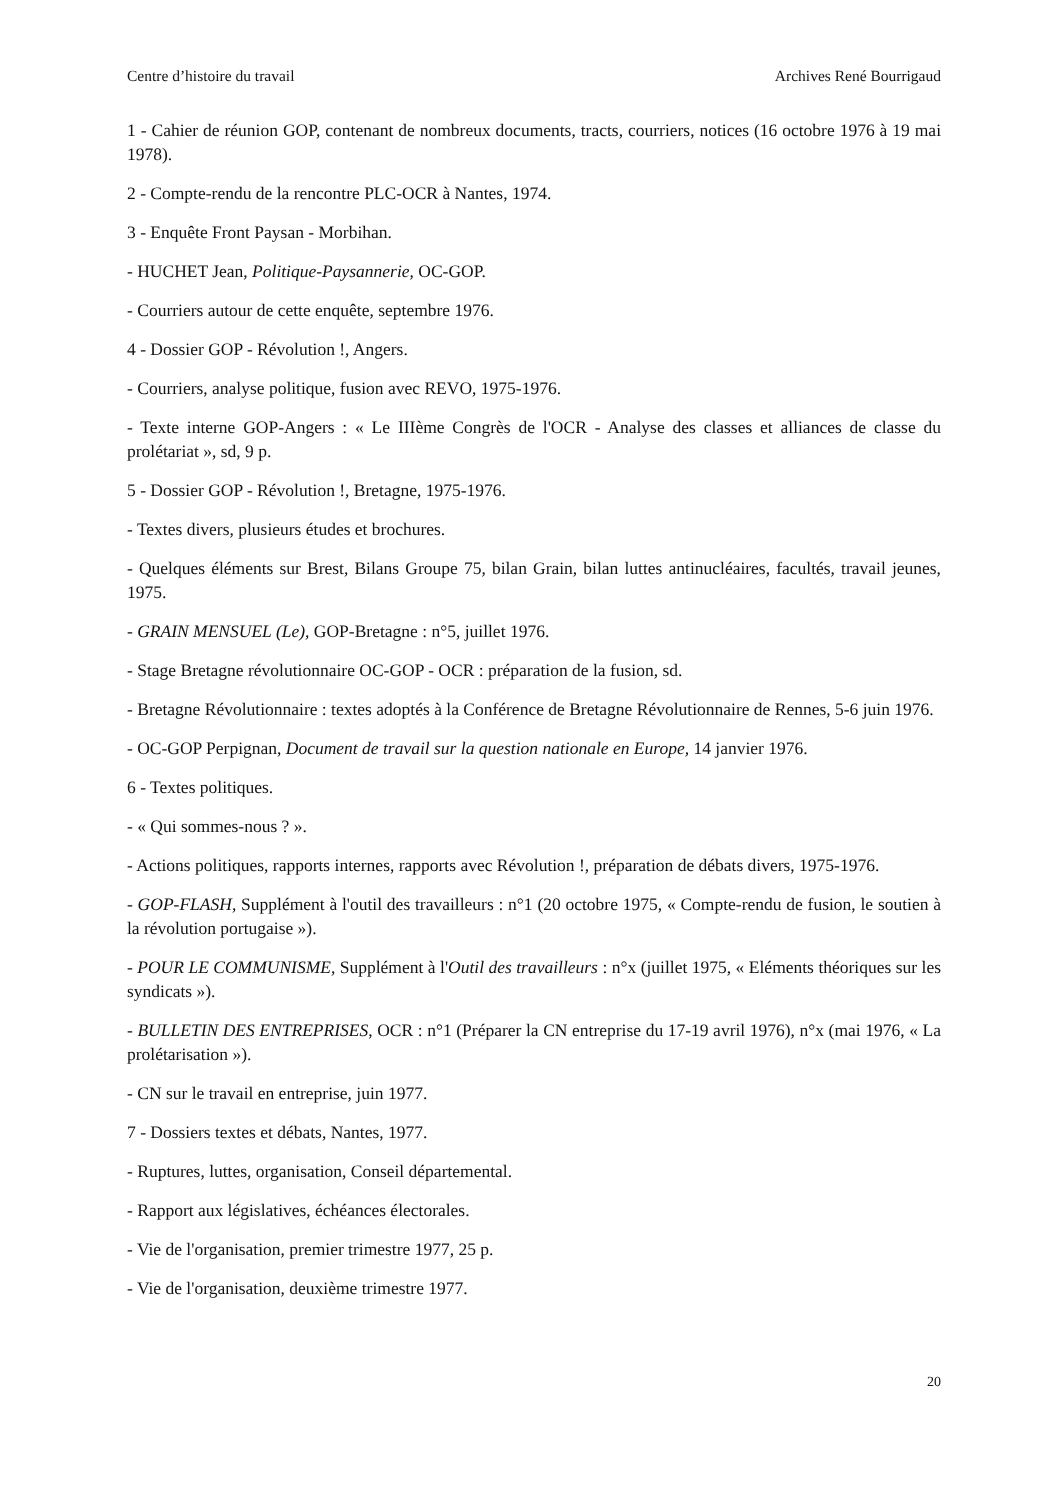Centre d’histoire du travail Archives René Bourrigaud
1 - Cahier de réunion GOP, contenant de nombreux documents, tracts, courriers, notices (16 octobre 1976 à 19 mai 1978).
2 - Compte-rendu de la rencontre PLC-OCR à Nantes, 1974.
3 - Enquête Front Paysan - Morbihan.
- HUCHET Jean, Politique-Paysannerie, OC-GOP.
- Courriers autour de cette enquête, septembre 1976.
4 - Dossier GOP - Révolution !, Angers.
- Courriers, analyse politique, fusion avec REVO, 1975-1976.
- Texte interne GOP-Angers : « Le IIIème Congrès de l'OCR - Analyse des classes et alliances de classe du prolétariat », sd, 9 p.
5 - Dossier GOP - Révolution !, Bretagne, 1975-1976.
- Textes divers, plusieurs études et brochures.
- Quelques éléments sur Brest, Bilans Groupe 75, bilan Grain, bilan luttes antinucléaires, facultés, travail jeunes, 1975.
- GRAIN MENSUEL (Le), GOP-Bretagne : n°5, juillet 1976.
- Stage Bretagne révolutionnaire OC-GOP - OCR : préparation de la fusion, sd.
- Bretagne Révolutionnaire : textes adoptés à la Conférence de Bretagne Révolutionnaire de Rennes, 5-6 juin 1976.
- OC-GOP Perpignan, Document de travail sur la question nationale en Europe, 14 janvier 1976.
6 - Textes politiques.
- « Qui sommes-nous ? ».
- Actions politiques, rapports internes, rapports avec Révolution !, préparation de débats divers, 1975-1976.
- GOP-FLASH, Supplément à l'outil des travailleurs : n°1 (20 octobre 1975, « Compte-rendu de fusion, le soutien à la révolution portugaise »).
- POUR LE COMMUNISME, Supplément à l'Outil des travailleurs : n°x (juillet 1975, « Eléments théoriques sur les syndicats »).
- BULLETIN DES ENTREPRISES, OCR : n°1 (Préparer la CN entreprise du 17-19 avril 1976), n°x (mai 1976, « La prolétarisation »).
- CN sur le travail en entreprise, juin 1977.
7 - Dossiers textes et débats, Nantes, 1977.
- Ruptures, luttes, organisation, Conseil départemental.
- Rapport aux législatives, échéances électorales.
- Vie de l'organisation, premier trimestre 1977, 25 p.
- Vie de l'organisation, deuxième trimestre 1977.
20